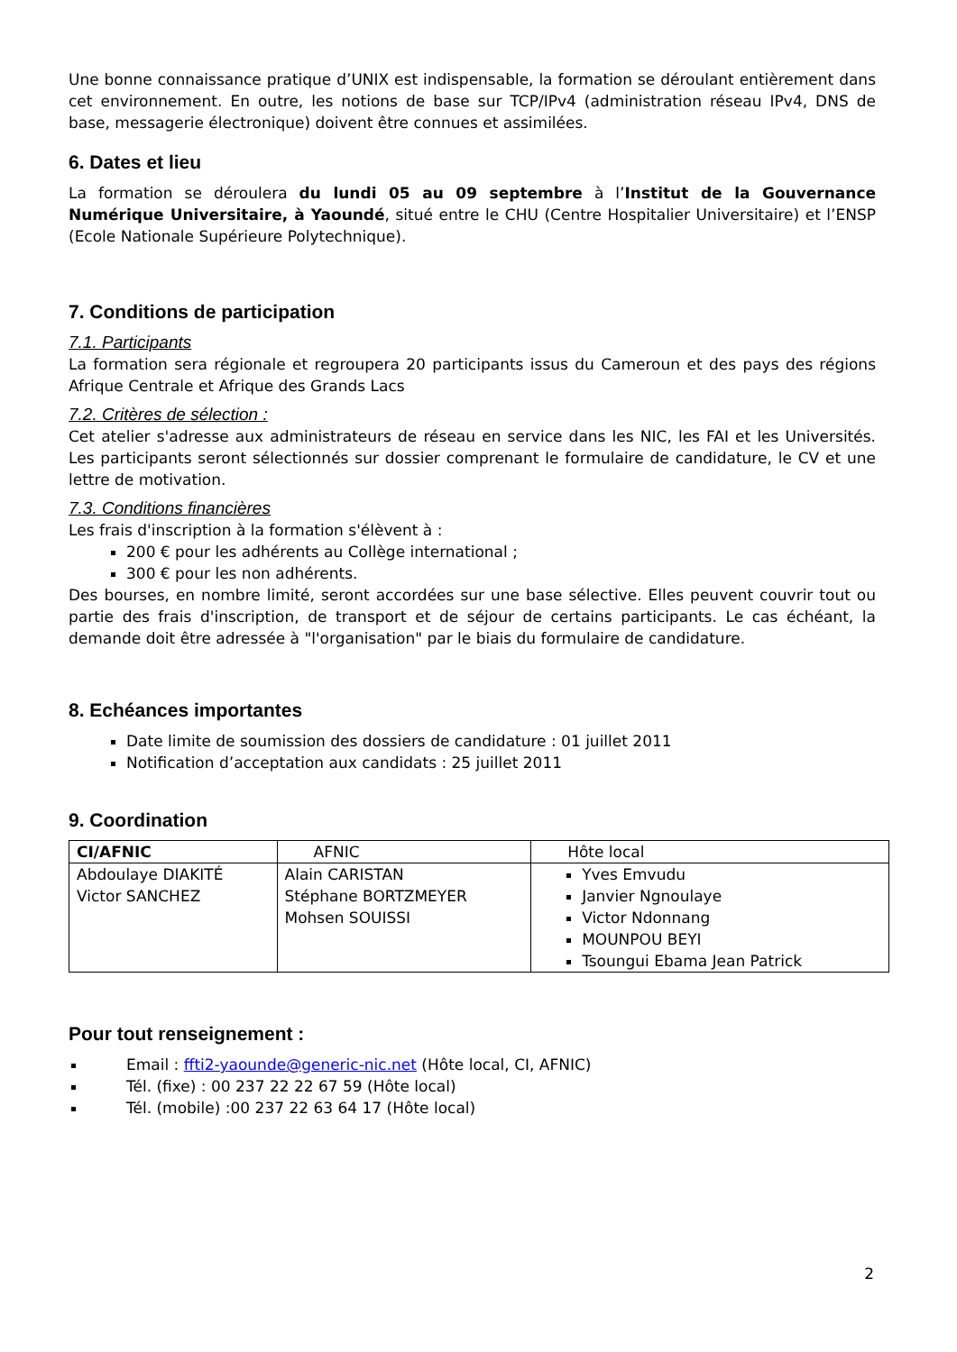Une bonne connaissance pratique d’UNIX est indispensable, la formation se déroulant entièrement dans cet environnement. En outre, les notions de base sur TCP/IPv4 (administration réseau IPv4, DNS de base, messagerie électronique) doivent être connues et assimilées.
6. Dates et lieu
La formation se déroulera du lundi 05 au 09 septembre à l’Institut de la Gouvernance Numérique Universitaire, à Yaoundé, situé entre le CHU (Centre Hospitalier Universitaire) et l’ENSP (Ecole Nationale Supérieure Polytechnique).
7. Conditions de participation
7.1. Participants
La formation sera régionale et regroupera 20 participants issus du Cameroun et des pays des régions Afrique Centrale et Afrique des Grands Lacs
7.2. Critères de sélection :
Cet atelier s'adresse aux administrateurs de réseau en service dans les NIC, les FAI et les Universités. Les participants seront sélectionnés sur dossier comprenant le formulaire de candidature, le CV et une lettre de motivation.
7.3. Conditions financières
Les frais d'inscription à la formation s'élèvent à :
200 € pour les adhérents au Collège international ;
300 € pour les non adhérents.
Des bourses, en nombre limité, seront accordées sur une base sélective. Elles peuvent couvrir tout ou partie des frais d'inscription, de transport et de séjour de certains participants. Le cas échéant, la demande doit être adressée à "l'organisation" par le biais du formulaire de candidature.
8. Echéances importantes
Date limite de soumission des dossiers de candidature : 01 juillet 2011
Notification d’acceptation aux candidats : 25 juillet 2011
9. Coordination
| CI/AFNIC | AFNIC | Hôte local |
| Abdoulaye DIAKITÉ Victor SANCHEZ | Alain CARISTAN Stéphane BORTZMEYER Mohsen SOUISSI | Yves Emvudu Janvier Ngnoulaye Victor Ndonnang MOUNPOU BEYI Tsoungui Ebama Jean Patrick |
Pour tout renseignement :
Email : ffti2-yaounde@generic-nic.net (Hôte local, CI, AFNIC)
Tél. (fixe) : 00 237 22 22 67 59 (Hôte local)
Tél. (mobile) :00 237 22 63 64 17 (Hôte local)
2